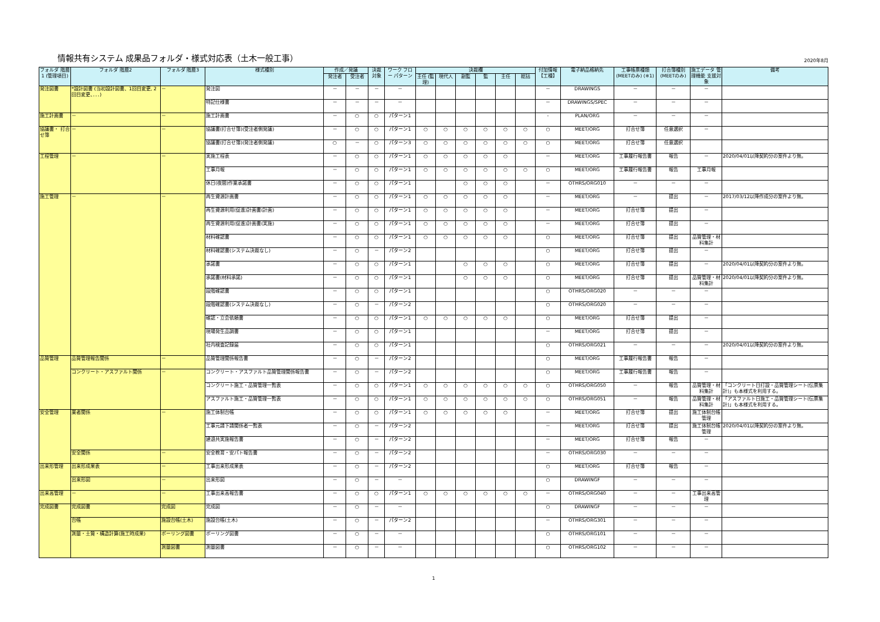情報共有システム 成果品フォルダ・様式対応表（土木一般工事）
2020年8月
| フォルダ 階層1 (管理項目) | フォルダ 階層2 | フォルダ 階層3 | 様式種別 | 作成／発議 | | 決裁 対象 | ワーク フロー パターン | 決裁欄 | | | | | | 付加情報 【工種】 | 電子納品格納先 | 工事帳票種類 (MEETのみ) (※1) | 打合簿種別 (MEETのみ) | 施工データ 管理機能 支援対象 | 備考 |
| --- | --- | --- | --- | --- | --- | --- | --- | --- | --- | --- | --- | --- | --- | --- | --- | --- | --- | --- | --- |
| | | | | 発注者 | 受注者 | | | 主任 (監理) | 現代人 | 副監 | 監 | 主任 | 総括 | | | | | | |
| 発注図書 | *設計図書 (当初設計図書、1回目変更, 2回目変更、．．．) | － | 発注図 | － | － | － | － | | | | | | | － | DRAWINGS | － | － | － | |
| | | | 特記仕様書 | － | － | － | － | | | | | | | － | DRAWINGS/SPEC | － | － | － | |
| 施工計画書 | － | － | 施工計画書 | － | ○ | ○ | パターン1 | | | | | | | - | PLAN/ORG | － | － | － | |
| 協議書・ 打合せ簿 | － | － | 協議書(打合せ簿)(受注者側発議) | － | ○ | ○ | パターン1 | ○ | ○ | ○ | ○ | ○ | ○ | ○ | MEET/ORG | 打合せ簿 | 任意選択 | － | |
| | | | 協議書(打合せ簿)(発注者側発議) | ○ | － | ○ | パターン3 | ○ | ○ | ○ | ○ | ○ | ○ | ○ | MEET/ORG | 打合せ簿 | 任意選択 | | |
| 工程管理 | － | － | 実施工程表 | － | ○ | ○ | パターン1 | ○ | ○ | ○ | ○ | ○ | | － | MEET/ORG | 工事履行報告書 | 報告 | － | 2020/04/01以降契約分の案件より無。 |
| | | | 工事月報 | － | ○ | ○ | パターン1 | ○ | ○ | ○ | ○ | ○ | ○ | ○ | MEET/ORG | 工事履行報告書 | 報告 | 工事月報 | |
| | | | 休日(夜間)作業承諾書 | － | ○ | ○ | パターン1 | | | ○ | ○ | ○ | | － | OTHRS/ORG010 | － | － | － | |
| 施工管理 | － | － | 再生資源計画書 | － | ○ | ○ | パターン1 | ○ | ○ | ○ | ○ | ○ | | － | MEET/ORG | － | 提出 | － | 2017/03/12以降作成分の案件より無。 |
| | | | 再生資源利用(促進)計画書(計画) | － | ○ | ○ | パターン1 | ○ | ○ | ○ | ○ | ○ | | － | MEET/ORG | 打合せ簿 | 提出 | － | |
| | | | 再生資源利用(促進)計画書(実施) | － | ○ | ○ | パターン1 | ○ | ○ | ○ | ○ | ○ | | － | MEET/ORG | 打合せ簿 | 提出 | － | |
| | | | 材料確認書 | － | ○ | ○ | パターン1 | ○ | ○ | ○ | ○ | ○ | | ○ | MEET/ORG | 打合せ簿 | 提出 | 品質管理・材料集計 | |
| | | | 材料確認書(システム決裁なし) | － | ○ | － | パターン2 | | | | | | | ○ | MEET/ORG | 打合せ簿 | 提出 | － | |
| | | | 承諾書 | － | ○ | ○ | パターン1 | | | ○ | ○ | ○ | | ○ | MEET/ORG | 打合せ簿 | 提出 | － | 2020/04/01以降契約分の案件より無。 |
| | | | 承諾書(材料承諾) | － | ○ | ○ | パターン1 | | | ○ | ○ | ○ | | ○ | MEET/ORG | 打合せ簿 | 提出 | 品質管理・材料集計 | 2020/04/01以降契約分の案件より無。 |
| | | | 段階確認書 | － | ○ | ○ | パターン1 | | | | | | | ○ | OTHRS/ORG020 | － | － | － | |
| | | | 段階確認書(システム決裁なし) | － | ○ | － | パターン2 | | | | | | | ○ | OTHRS/ORG020 | － | － | － | |
| | | | 確認・立会依頼書 | － | ○ | ○ | パターン1 | ○ | ○ | ○ | ○ | ○ | | ○ | MEET/ORG | 打合せ簿 | 提出 | － | |
| | | | 現場発生品調書 | － | ○ | ○ | パターン1 | | | | | | | － | MEET/ORG | 打合せ簿 | 提出 | － | |
| | | | 社内検査記録届 | － | ○ | ○ | パターン1 | | | | | | | ○ | OTHRS/ORG021 | － | － | － | 2020/04/01以降契約分の案件より無。 |
| 品質管理 | 品質管理報告関係 | － | 品質管理関係報告書 | － | ○ | － | パターン2 | | | | | | | ○ | MEET/ORG | 工事履行報告書 | 報告 | － | |
| | コンクリート・アスファルト関係 | － | コンクリート・アスファルト品質管理関係報告書 | － | ○ | － | パターン2 | | | | | | | ○ | MEET/ORG | 工事履行報告書 | 報告 | － | |
| | | | コンクリート施工・品質管理一覧表 | － | ○ | ○ | パターン1 | ○ | ○ | ○ | ○ | ○ | ○ | ○ | OTHRS/ORG050 | － | 報告 | 品質管理・材料集計 | 「コンクリート日打設・品質管理シート(伝票集計)」も本様式を利用する。 |
| | | | アスファルト施工・品質管理一覧表 | － | ○ | ○ | パターン1 | ○ | ○ | ○ | ○ | ○ | ○ | ○ | OTHRS/ORG051 | － | 報告 | 品質管理・材料集計 | 「アスファルト日施工・品質管理シート(伝票集計)」も本様式を利用する。 |
| 安全管理 | 業者関係 | － | 施工体制台帳 | － | ○ | ○ | パターン1 | ○ | ○ | ○ | ○ | ○ | | － | MEET/ORG | 打合せ簿 | 提出 | 施工体制台帳管理 | |
| | | | 工事元請下請関係者一覧表 | － | ○ | － | パターン2 | | | | | | | － | MEET/ORG | 打合せ簿 | 提出 | 施工体制台帳管理 | 2020/04/01以降契約分の案件より無。 |
| | | | 建退共実施報告書 | － | ○ | － | パターン2 | | | | | | | － | MEET/ORG | 打合せ簿 | 報告 | － | |
| | 安全関係 | － | 安全教育・安パト報告書 | － | ○ | － | パターン2 | | | | | | | － | OTHRS/ORG030 | － | － | － | |
| 出来形管理 | 出来形成果表 | － | 工事出来形成果表 | － | ○ | － | パターン2 | | | | | | | ○ | MEET/ORG | 打合せ簿 | 報告 | － | |
| | 出来形図 | － | 出来形図 | － | ○ | － | － | | | | | | | ○ | DRAWINGF | － | － | － | |
| 出来高管理 | － | － | 工事出来高報告書 | － | ○ | ○ | パターン1 | ○ | ○ | ○ | ○ | ○ | ○ | － | OTHRS/ORG040 | － | － | 工事出来高管理 | |
| 完成図書 | 完成図書 | 完成図 | 完成図 | － | ○ | － | － | | | | | | | ○ | DRAWINGF | － | － | － | |
| | 台帳 | 施設台帳(土木) | 施設台帳(土木) | － | ○ | － | パターン2 | | | | | | | － | OTHRS/ORG301 | － | － | － | |
| | 測量・土質・構造計算(施工時成果) | ボーリング図書 | ボーリング図書 | － | ○ | － | － | | | | | | | ○ | OTHRS/ORG101 | － | － | － | |
| | | 測量図書 | 測量図書 | － | ○ | － | － | | | | | | | ○ | OTHRS/ORG102 | － | － | － | |
1